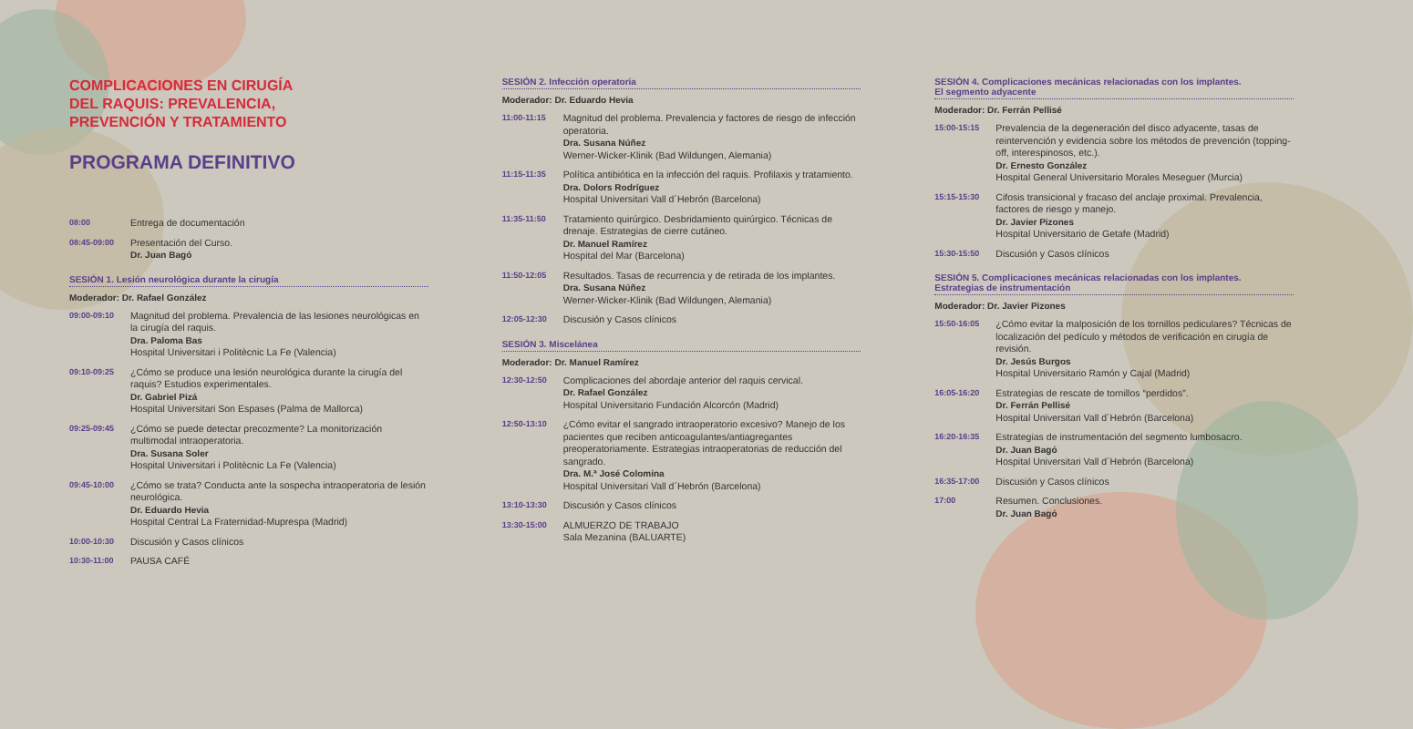COMPLICACIONES EN CIRUGÍA
DEL RAQUIS: PREVALENCIA,
PREVENCIÓN Y TRATAMIENTO
PROGRAMA DEFINITIVO
08:00 Entrega de documentación
08:45-09:00 Presentación del Curso.
Dr. Juan Bagó
SESIÓN 1. Lesión neurológica durante la cirugía
Moderador: Dr. Rafael González
09:00-09:10 Magnitud del problema. Prevalencia de las lesiones neurológicas en la cirugía del raquis.
Dra. Paloma Bas
Hospital Universitari i Politècnic La Fe (Valencia)
09:10-09:25 ¿Cómo se produce una lesión neurológica durante la cirugía del raquis? Estudios experimentales.
Dr. Gabriel Pizá
Hospital Universitari Son Espases (Palma de Mallorca)
09:25-09:45 ¿Cómo se puede detectar precozmente? La monitorización multimodal intraoperatoria.
Dra. Susana Soler
Hospital Universitari i Politècnic La Fe (Valencia)
09:45-10:00 ¿Cómo se trata? Conducta ante la sospecha intraoperatoria de lesión neurológica.
Dr. Eduardo Hevia
Hospital Central La Fraternidad-Muprespa (Madrid)
10:00-10:30 Discusión y Casos clínicos
10:30-11:00 PAUSA CAFÉ
SESIÓN 2. Infección operatoria
Moderador: Dr. Eduardo Hevia
11:00-11:15 Magnitud del problema. Prevalencia y factores de riesgo de infección operatoria.
Dra. Susana Núñez
Werner-Wicker-Klinik (Bad Wildungen, Alemania)
11:15-11:35 Política antibiótica en la infección del raquis. Profilaxis y tratamiento.
Dra. Dolors Rodríguez
Hospital Universitari Vall d´Hebrón (Barcelona)
11:35-11:50 Tratamiento quirúrgico. Desbridamiento quirúrgico. Técnicas de drenaje. Estrategias de cierre cutáneo.
Dr. Manuel Ramírez
Hospital del Mar (Barcelona)
11:50-12:05 Resultados. Tasas de recurrencia y de retirada de los implantes.
Dra. Susana Núñez
Werner-Wicker-Klinik (Bad Wildungen, Alemania)
12:05-12:30 Discusión y Casos clínicos
SESIÓN 3. Miscelánea
Moderador: Dr. Manuel Ramírez
12:30-12:50 Complicaciones del abordaje anterior del raquis cervical.
Dr. Rafael González
Hospital Universitario Fundación Alcorcón (Madrid)
12:50-13:10 ¿Cómo evitar el sangrado intraoperatorio excesivo? Manejo de los pacientes que reciben anticoagulantes/antiagregantes preoperatoriamente. Estrategias intraoperatorias de reducción del sangrado.
Dra. M.ª José Colomina
Hospital Universitari Vall d´Hebrón (Barcelona)
13:10-13:30 Discusión y Casos clínicos
13:30-15:00 ALMUERZO DE TRABAJO
Sala Mezanina (BALUARTE)
SESIÓN 4. Complicaciones mecánicas relacionadas con los implantes.
El segmento adyacente
Moderador: Dr. Ferrán Pellisé
15:00-15:15 Prevalencia de la degeneración del disco adyacente, tasas de reintervención y evidencia sobre los métodos de prevención (topping-off, interespinosos, etc.).
Dr. Ernesto González
Hospital General Universitario Morales Meseguer (Murcia)
15:15-15:30 Cifosis transicional y fracaso del anclaje proximal. Prevalencia, factores de riesgo y manejo.
Dr. Javier Pizones
Hospital Universitario de Getafe (Madrid)
15:30-15:50 Discusión y Casos clínicos
SESIÓN 5. Complicaciones mecánicas relacionadas con los implantes.
Estrategias de instrumentación
Moderador: Dr. Javier Pizones
15:50-16:05 ¿Cómo evitar la malposición de los tornillos pediculares? Técnicas de localización del pedículo y métodos de verificación en cirugía de revisión.
Dr. Jesús Burgos
Hospital Universitario Ramón y Cajal (Madrid)
16:05-16:20 Estrategias de rescate de tornillos “perdidos”.
Dr. Ferrán Pellisé
Hospital Universitari Vall d´Hebrón (Barcelona)
16:20-16:35 Estrategias de instrumentación del segmento lumbosacro.
Dr. Juan Bagó
Hospital Universitari Vall d´Hebrón (Barcelona)
16:35-17:00 Discusión y Casos clínicos
17:00 Resumen. Conclusiones.
Dr. Juan Bagó